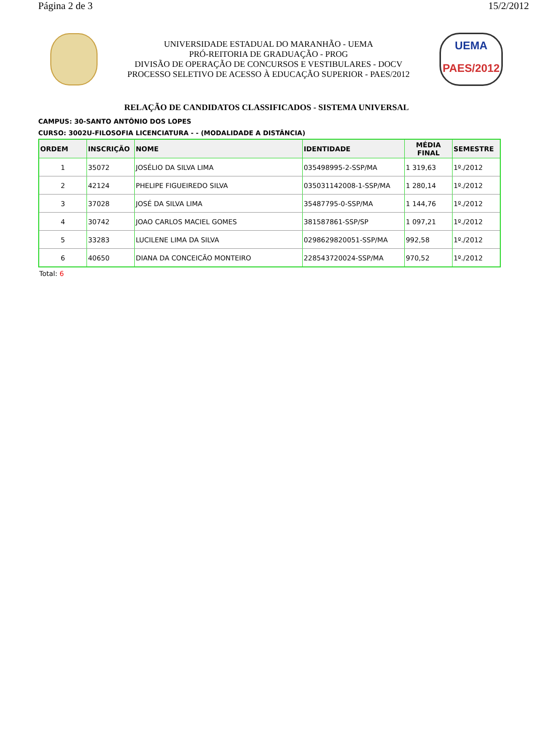Página 2 de 3 15/2/2012
UNIVERSIDADE ESTADUAL DO MARANHÃO - UEMA
PRÓ-REITORIA DE GRADUAÇÃO - PROG
DIVISÃO DE OPERAÇÃO DE CONCURSOS E VESTIBULARES - DOCV
PROCESSO SELETIVO DE ACESSO À EDUCAÇÃO SUPERIOR - PAES/2012
UEMA
PAES/2012
RELAÇÃO DE CANDIDATOS CLASSIFICADOS - SISTEMA UNIVERSAL
CAMPUS: 30-SANTO ANTÔNIO DOS LOPES
CURSO: 3002U-FILOSOFIA LICENCIATURA - - (MODALIDADE A DISTÂNCIA)
| ORDEM | INSCRIÇÃO | NOME | IDENTIDADE | MÉDIA FINAL | SEMESTRE |
| --- | --- | --- | --- | --- | --- |
| 1 | 35072 | JOSÉLIO DA SILVA LIMA | 035498995-2-SSP/MA | 1 319,63 | 1º./2012 |
| 2 | 42124 | PHELIPE FIGUEIREDO SILVA | 035031142008-1-SSP/MA | 1 280,14 | 1º./2012 |
| 3 | 37028 | JOSÉ DA SILVA LIMA | 35487795-0-SSP/MA | 1 144,76 | 1º./2012 |
| 4 | 30742 | JOAO CARLOS MACIEL GOMES | 381587861-SSP/SP | 1 097,21 | 1º./2012 |
| 5 | 33283 | LUCILENE LIMA DA SILVA | 0298629820051-SSP/MA | 992,58 | 1º./2012 |
| 6 | 40650 | DIANA DA CONCEICÃO MONTEIRO | 228543720024-SSP/MA | 970,52 | 1º./2012 |
Total: 6